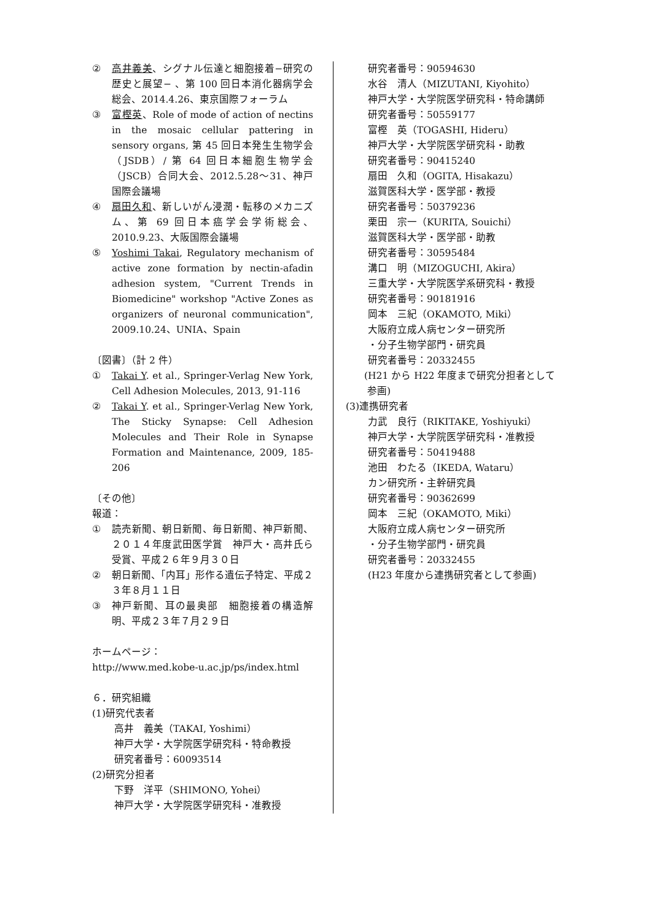② 高井義美、シグナル伝達と細胞接着−研究の歴史と展望− 、第 100 回日本消化器病学会総会、2014.4.26、東京国際フォーラム
③ 富樫英、Role of mode of action of nectins in the mosaic cellular pattering in sensory organs, 第 45 回日本発生生物学会（JSDB）/ 第 64 回日本細胞生物学会（JSCB）合同大会、2012.5.28〜31、神戸国際会議場
④ 扇田久和、新しいがん浸潤・転移のメカニズム、第 69 回日本癌学会学術総会、2010.9.23、大阪国際会議場
⑤ Yoshimi Takai, Regulatory mechanism of active zone formation by nectin-afadin adhesion system, "Current Trends in Biomedicine" workshop "Active Zones as organizers of neuronal communication", 2009.10.24、UNIA、Spain
〔図書〕（計 2 件）
① Takai Y. et al., Springer-Verlag New York, Cell Adhesion Molecules, 2013, 91-116
② Takai Y. et al., Springer-Verlag New York, The Sticky Synapse: Cell Adhesion Molecules and Their Role in Synapse Formation and Maintenance, 2009, 185-206
〔その他〕
報道：
① 読売新聞、朝日新聞、毎日新聞、神戸新聞、２０１４年度武田医学賞　神戸大・高井氏ら受賞、平成２６年９月３０日
② 朝日新聞、「内耳」形作る遺伝子特定、平成２３年８月１１日
③ 神戸新聞、耳の最奥部　細胞接着の構造解明、平成２３年７月２９日
ホームページ：
http://www.med.kobe-u.ac.jp/ps/index.html
６．研究組織
(1)研究代表者
高井　義美（TAKAI, Yoshimi）
神戸大学・大学院医学研究科・特命教授
研究者番号：60093514
(2)研究分担者
下野　洋平（SHIMONO, Yohei）
神戸大学・大学院医学研究科・准教授
研究者番号：90594630
水谷　清人（MIZUTANI, Kiyohito）
神戸大学・大学院医学研究科・特命講師
研究者番号：50559177
富樫　英（TOGASHI, Hideru）
神戸大学・大学院医学研究科・助教
研究者番号：90415240
扇田　久和（OGITA, Hisakazu）
滋賀医科大学・医学部・教授
研究者番号：50379236
栗田　宗一（KURITA, Souichi）
滋賀医科大学・医学部・助教
研究者番号：30595484
溝口　明（MIZOGUCHI, Akira）
三重大学・大学院医学系研究科・教授
研究者番号：90181916
岡本　三紀（OKAMOTO, Miki）
大阪府立成人病センター研究所
・分子生物学部門・研究員
研究者番号：20332455
(H21 から H22 年度まで研究分担者として
参画)
(3)連携研究者
力武　良行（RIKITAKE, Yoshiyuki）
神戸大学・大学院医学研究科・准教授
研究者番号：50419488
池田　わたる（IKEDA, Wataru）
カン研究所・主幹研究員
研究者番号：90362699
岡本　三紀（OKAMOTO, Miki）
大阪府立成人病センター研究所
・分子生物学部門・研究員
研究者番号：20332455
(H23 年度から連携研究者として参画)